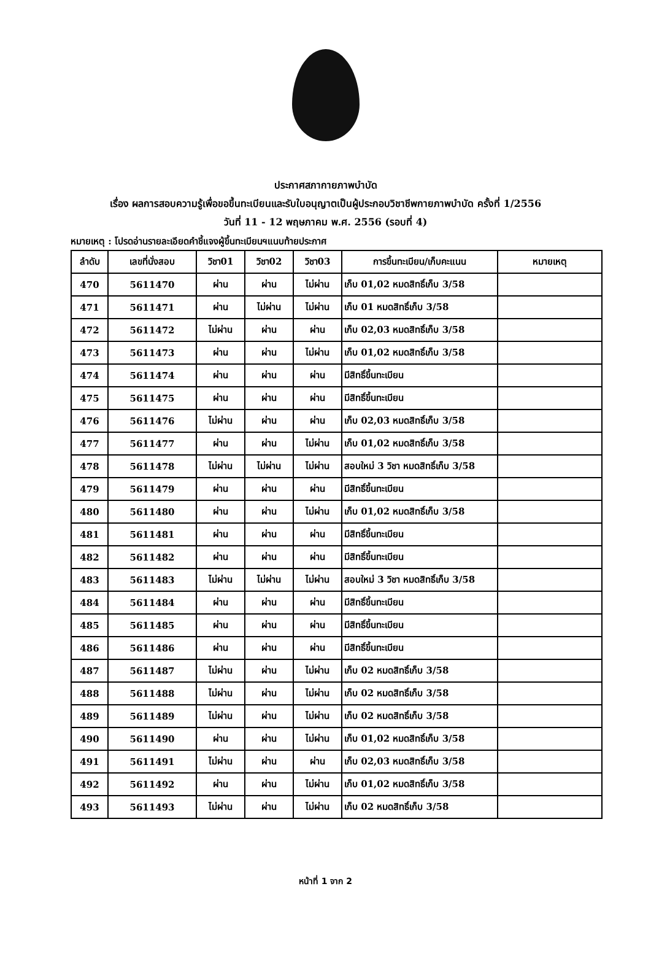ประกาศสภากายภาพบำบัด
เรื่อง ผลการสอบความรู้เพื่อขอขึ้นทะเบียนและรับใบอนุญาตเป็นผู้ประกอบวิชาชีพกายภาพบำบัด ครั้งที่ 1/2556
วันที่ 11 - 12 พฤษภาคม พ.ศ. 2556 (รอบที่ 4)
หมายเหตุ : โปรดอ่านรายละเอียดคำชี้แจงผู้ขึ้นทะเบียนฯแนบท้ายประกาศ
| ลำดับ | เลขที่นั่งสอบ | วิชา01 | วิชา02 | วิชา03 | การขึ้นทะเบียน/เก็บคะแนน | หมายเหตุ |
| --- | --- | --- | --- | --- | --- | --- |
| 470 | 5611470 | ผ่าน | ผ่าน | ไม่ผ่าน | เก็บ 01,02 หมดสิทธิ์เก็บ 3/58 | |
| 471 | 5611471 | ผ่าน | ไม่ผ่าน | ไม่ผ่าน | เก็บ 01 หมดสิทธิ์เก็บ 3/58 | |
| 472 | 5611472 | ไม่ผ่าน | ผ่าน | ผ่าน | เก็บ 02,03 หมดสิทธิ์เก็บ 3/58 | |
| 473 | 5611473 | ผ่าน | ผ่าน | ไม่ผ่าน | เก็บ 01,02 หมดสิทธิ์เก็บ 3/58 | |
| 474 | 5611474 | ผ่าน | ผ่าน | ผ่าน | มีสิทธิ์ขึ้นทะเบียน | |
| 475 | 5611475 | ผ่าน | ผ่าน | ผ่าน | มีสิทธิ์ขึ้นทะเบียน | |
| 476 | 5611476 | ไม่ผ่าน | ผ่าน | ผ่าน | เก็บ 02,03 หมดสิทธิ์เก็บ 3/58 | |
| 477 | 5611477 | ผ่าน | ผ่าน | ไม่ผ่าน | เก็บ 01,02 หมดสิทธิ์เก็บ 3/58 | |
| 478 | 5611478 | ไม่ผ่าน | ไม่ผ่าน | ไม่ผ่าน | สอบใหม่ 3 วิชา หมดสิทธิ์เก็บ 3/58 | |
| 479 | 5611479 | ผ่าน | ผ่าน | ผ่าน | มีสิทธิ์ขึ้นทะเบียน | |
| 480 | 5611480 | ผ่าน | ผ่าน | ไม่ผ่าน | เก็บ 01,02 หมดสิทธิ์เก็บ 3/58 | |
| 481 | 5611481 | ผ่าน | ผ่าน | ผ่าน | มีสิทธิ์ขึ้นทะเบียน | |
| 482 | 5611482 | ผ่าน | ผ่าน | ผ่าน | มีสิทธิ์ขึ้นทะเบียน | |
| 483 | 5611483 | ไม่ผ่าน | ไม่ผ่าน | ไม่ผ่าน | สอบใหม่ 3 วิชา หมดสิทธิ์เก็บ 3/58 | |
| 484 | 5611484 | ผ่าน | ผ่าน | ผ่าน | มีสิทธิ์ขึ้นทะเบียน | |
| 485 | 5611485 | ผ่าน | ผ่าน | ผ่าน | มีสิทธิ์ขึ้นทะเบียน | |
| 486 | 5611486 | ผ่าน | ผ่าน | ผ่าน | มีสิทธิ์ขึ้นทะเบียน | |
| 487 | 5611487 | ไม่ผ่าน | ผ่าน | ไม่ผ่าน | เก็บ 02 หมดสิทธิ์เก็บ 3/58 | |
| 488 | 5611488 | ไม่ผ่าน | ผ่าน | ไม่ผ่าน | เก็บ 02 หมดสิทธิ์เก็บ 3/58 | |
| 489 | 5611489 | ไม่ผ่าน | ผ่าน | ไม่ผ่าน | เก็บ 02 หมดสิทธิ์เก็บ 3/58 | |
| 490 | 5611490 | ผ่าน | ผ่าน | ไม่ผ่าน | เก็บ 01,02 หมดสิทธิ์เก็บ 3/58 | |
| 491 | 5611491 | ไม่ผ่าน | ผ่าน | ผ่าน | เก็บ 02,03 หมดสิทธิ์เก็บ 3/58 | |
| 492 | 5611492 | ผ่าน | ผ่าน | ไม่ผ่าน | เก็บ 01,02 หมดสิทธิ์เก็บ 3/58 | |
| 493 | 5611493 | ไม่ผ่าน | ผ่าน | ไม่ผ่าน | เก็บ 02 หมดสิทธิ์เก็บ 3/58 | |
หน้าที่ 1 จาก 2